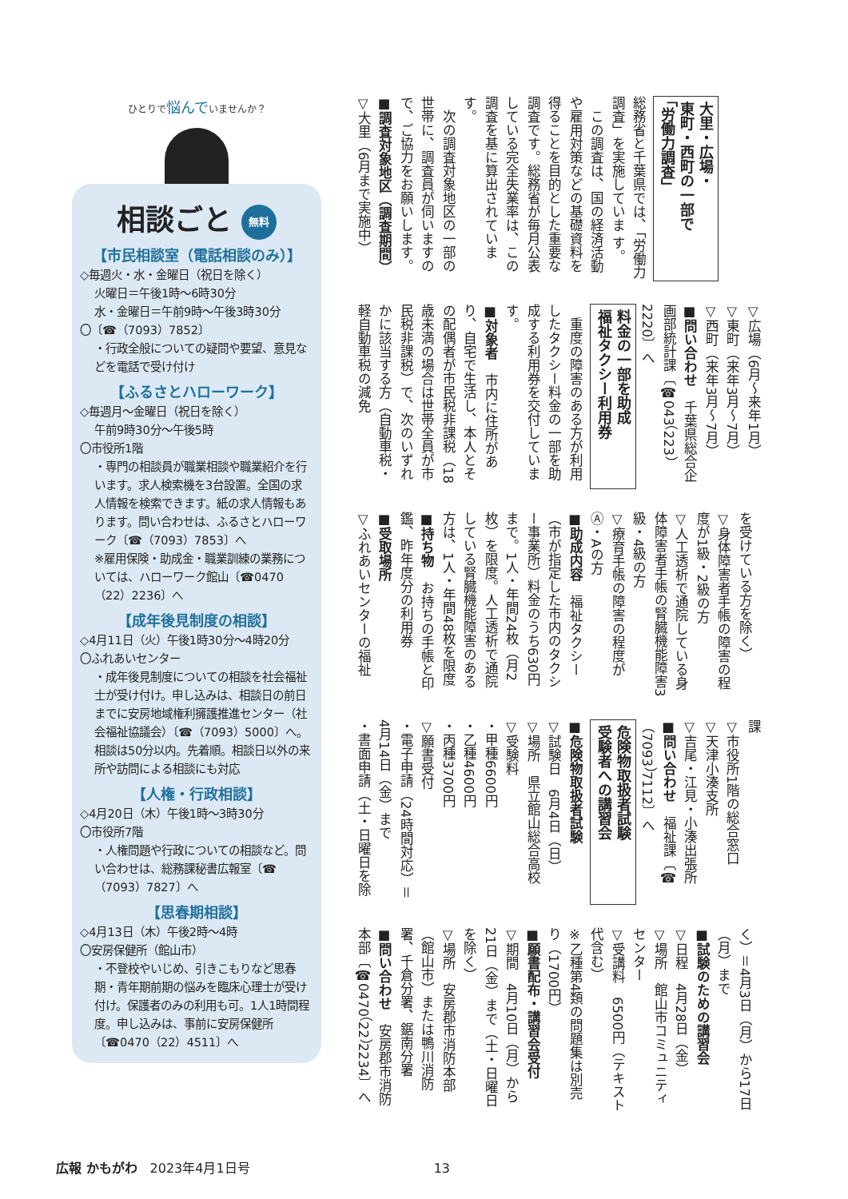大里・広場・
東町・西町の一部で
「労働力調査」
総務省と千葉県では、「労働力調査」を実施していま す。
　この調査は、国の経済活動や雇用対策などの基礎資料を得ることを目的とした重要な調査です。総務省が毎月公表している完全失業率は、この調査を基に算出されています。
　次の調査対象地区の一部の世帯に、調査員が伺いますので、ご協力をお願いします。
■調査対象地区（調査期間）
▽大里（6月まで実施中）
▽広場（6月～来年1月）
▽東町（来年3月～7月）
▽西町（来年3月～7月）
■問い合わせ　千葉県総合企画部統計課〔☎043（223）2220〕へ
料金の一部を助成
福祉タクシー利用券
　重度の障害のある方が利用したタクシー料金の一部を助成する利用券を交付しています。
■対象者　市内に住所があり、自宅で生活し、本人とその配偶者が市民税非課税（18歳未満の場合は世帯全員が市民税非課税）で、次のいずれかに該当する方（自動車税・軽自動車税の減免
を受けている方を除く）
▽身体障害者手帳の障害の程度が1級・2級の方
▽人工透析で通院している身体障害者手帳の腎臓機能障害3級・4級の方
▽療育手帳の障害の程度がⒶ・Aの方
■助成内容　福祉タクシー（市が指定した市内のタクシー事業所）料金のうち630円まで。1人・年間24枚（月2枚）を限度。人工透析で通院している腎臓機能障害のある方は、1人・年間48枚を限度
■持ち物　お持ちの手帳と印鑑、昨年度分の利用券
■受取場所
▽ふれあいセンターの福祉
課
▽市役所1階の総合窓口
▽天津小湊支所
▽吉尾・江見・小湊出張所
■問い合わせ　福祉課〔☎（7093）7112〕へ
危険物取扱者試験
受験者への講習会
■危険物取扱者試験
▽試験日　6月4日（日）
▽場所　県立館山総合高校
▽受験料
・甲種6600円
・乙種4600円
・丙種3700円
▽願書受付
・電子申請（24時間対応）＝4月14日（金）まで
・書面申請（土・日曜日を除
く）＝4月3日（月）から17日（月）まで
■試験のための講習会
▽日程　4月28日（金）
▽場所　館山市コミュニティセンター
▽受講料　6500円（テキスト代含む）
※乙種第4類の問題集は別売り（1700円）
■願書配布・講習会受付
▽期間　4月10日（月）から21日（金）まで（土・日曜日を除く）
▽場所　安房郡市消防本部（館山市）または鴨川消防署、千倉分署、鋸南分署
■問い合わせ　安房郡市消防本部〔☎0470（22）2234〕へ
ひとりで悩んでいませんか？
相談ごと 無料
【市民相談室（電話相談のみ）】
◇毎週火・水・金曜日（祝日を除く）
火曜日＝午後1時～6時30分
水・金曜日＝午前9時～午後3時30分
〇〔☎（7093）7852〕
・行政全般についての疑問や要望、意見などを電話で受け付け
【ふるさとハローワーク】
◇毎週月～金曜日（祝日を除く）
午前9時30分～午後5時
〇市役所1階
・専門の相談員が職業相談や職業紹介を行います。求人検索機を3台設置。全国の求人情報を検索できます。紙の求人情報もあります。問い合わせは、ふるさとハローワーク〔☎（7093）7853〕へ
※雇用保険・助成金・職業訓練の業務については、ハローワーク館山〔☎0470（22）2236〕へ
【成年後見制度の相談】
◇4月11日（火）午後1時30分～4時20分
〇ふれあいセンター
・成年後見制度についての相談を社会福祉士が受け付け。申し込みは、相談日の前日までに安房地域権利擁護推進センター（社会福祉協議会）〔☎（7093）5000〕へ。相談は50分以内。先着順。相談日以外の来所や訪問による相談にも対応
【人権・行政相談】
◇4月20日（木）午後1時～3時30分
〇市役所7階
・人権問題や行政についての相談など。問い合わせは、総務課秘書広報室〔☎（7093）7827〕へ
【思春期相談】
◇4月13日（木）午後2時～4時
〇安房保健所（館山市）
・不登校やいじめ、引きこもりなど思春期・青年期前期の悩みを臨床心理士が受け付け。保護者のみの利用も可。1人1時間程度。申し込みは、事前に安房保健所〔☎0470（22）4511〕へ
広報 かもがわ　2023年4月1日号 13